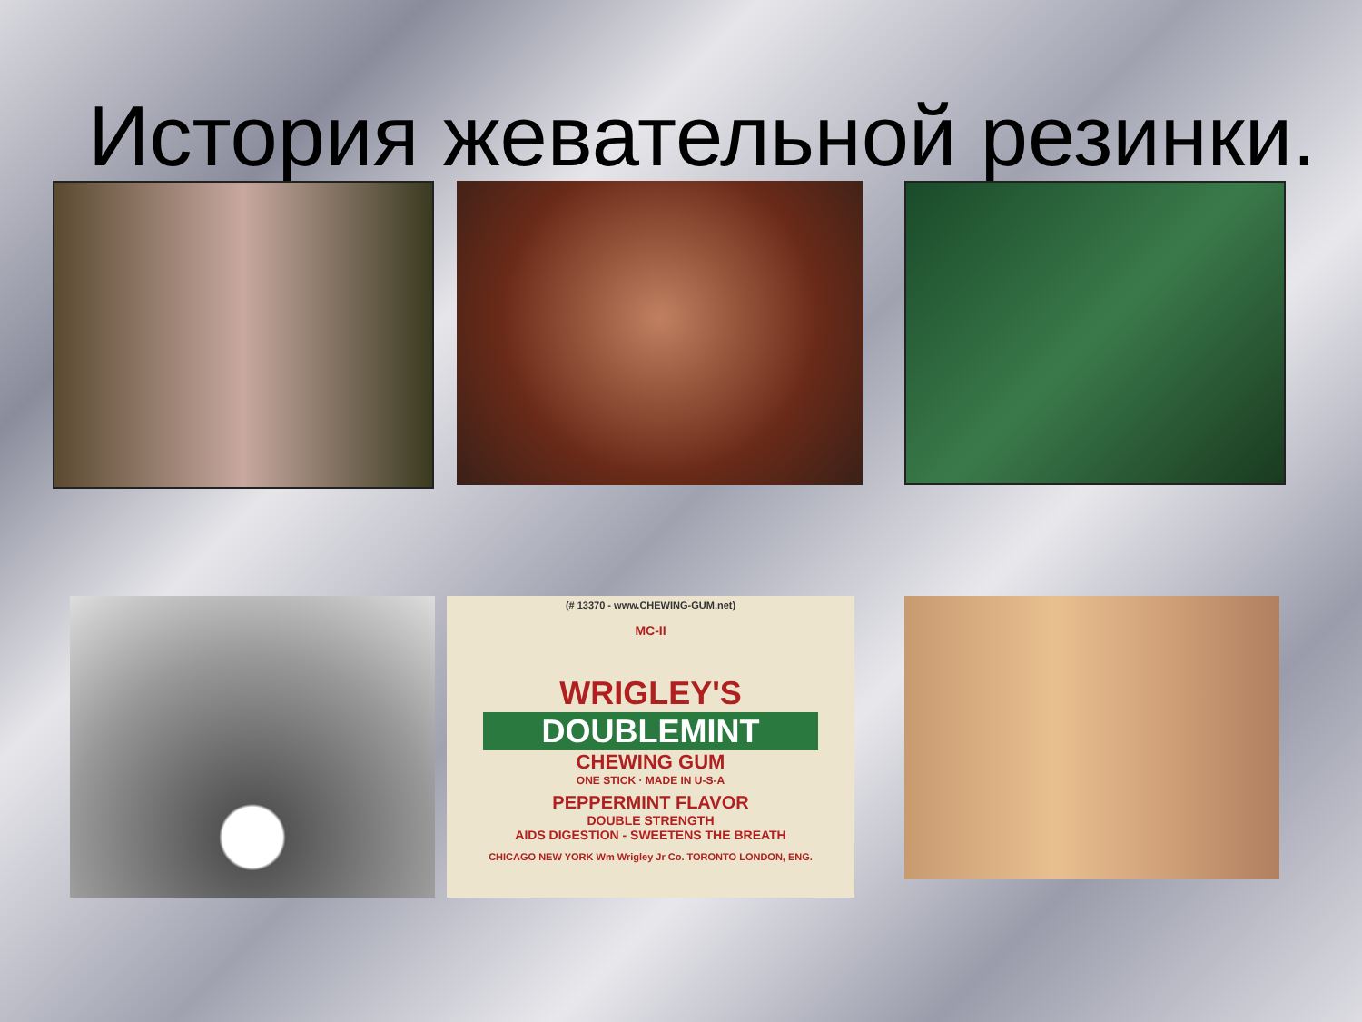История жевательной резинки.
(# 13370 - www.CHEWING-GUM.net)
MC-II
WRIGLEY'S
DOUBLEMINT
CHEWING GUM
ONE STICK · MADE IN U-S-A
PEPPERMINT FLAVOR
DOUBLE STRENGTH
AIDS DIGESTION - SWEETENS THE BREATH
CHICAGO NEW YORK Wm Wrigley Jr Co. TORONTO LONDON, ENG.